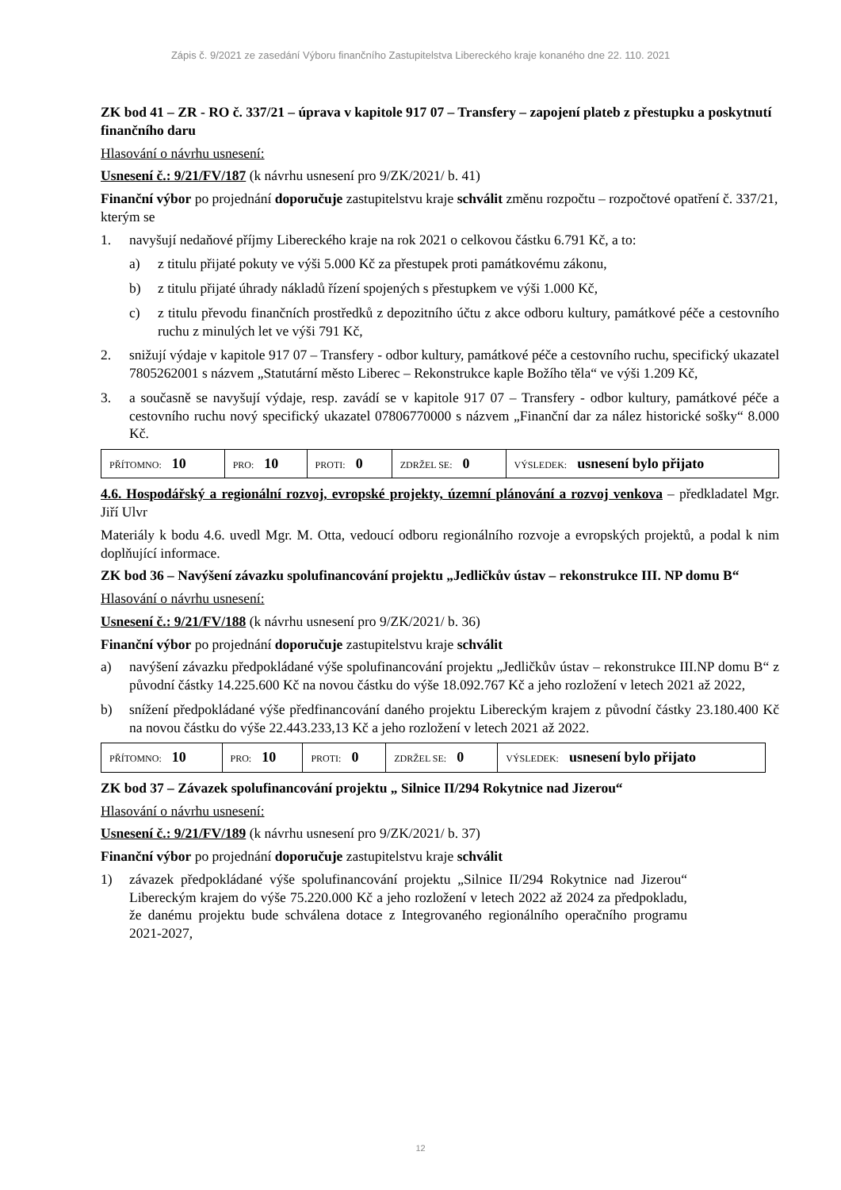Zápis č. 9/2021 ze zasedání Výboru finančního Zastupitelstva Libereckého kraje konaného dne 22. 110. 2021
ZK bod 41 – ZR - RO č. 337/21 – úprava v kapitole 917 07 – Transfery – zapojení plateb z přestupku a poskytnutí finančního daru
Hlasování o návrhu usnesení:
Usnesení č.: 9/21/FV/187 (k návrhu usnesení pro 9/ZK/2021/ b. 41)
Finanční výbor po projednání doporučuje zastupitelstvu kraje schválit změnu rozpočtu – rozpočtové opatření č. 337/21, kterým se
1. navyšují nedaňové příjmy Libereckého kraje na rok 2021 o celkovou částku 6.791 Kč, a to:
a) z titulu přijaté pokuty ve výši 5.000 Kč za přestupek proti památkovému zákonu,
b) z titulu přijaté úhrady nákladů řízení spojených s přestupkem ve výši 1.000 Kč,
c) z titulu převodu finančních prostředků z depozitního účtu z akce odboru kultury, památkové péče a cestovního ruchu z minulých let ve výši 791 Kč,
2. snižují výdaje v kapitole 917 07 – Transfery - odbor kultury, památkové péče a cestovního ruchu, specifický ukazatel 7805262001 s názvem „Statutární město Liberec – Rekonstrukce kaple Božího těla“ ve výši 1.209 Kč,
3. a současně se navyšují výdaje, resp. zavádí se v kapitole 917 07 – Transfery - odbor kultury, památkové péče a cestovního ruchu nový specifický ukazatel 07806770000 s názvem „Finanční dar za nález historické sošky“ 8.000 Kč.
| PŘÍTOMNO: 10 | PRO: 10 | PROTI: 0 | ZDRŽEL SE: 0 | VÝSLEDEK: usnesení bylo přijato |
4.6. Hospodářský a regionální rozvoj, evropské projekty, územní plánování a rozvoj venkova – předkladatel Mgr. Jiří Ulvr
Materiály k bodu 4.6. uvedl Mgr. M. Otta, vedoucí odboru regionálního rozvoje a evropských projektů, a podal k nim doplňující informace.
ZK bod 36 – Navýšení závazku spolufinancování projektu „Jedličkův ústav – rekonstrukce III. NP domu B“
Hlasování o návrhu usnesení:
Usnesení č.: 9/21/FV/188 (k návrhu usnesení pro 9/ZK/2021/ b. 36)
Finanční výbor po projednání doporučuje zastupitelstvu kraje schválit
a) navýšení závazku předpokládané výše spolufinancování projektu „Jedličkův ústav – rekonstrukce III.NP domu B“ z původní částky 14.225.600 Kč na novou částku do výše 18.092.767 Kč a jeho rozložení v letech 2021 až 2022,
b) snížení předpokládané výše předfinancování daného projektu Libereckým krajem z původní částky 23.180.400 Kč na novou částku do výše 22.443.233,13 Kč a jeho rozložení v letech 2021 až 2022.
| PŘÍTOMNO: 10 | PRO: 10 | PROTI: 0 | ZDRŽEL SE: 0 | VÝSLEDEK: usnesení bylo přijato |
ZK bod 37 – Závazek spolufinancování projektu „ Silnice II/294 Rokytnice nad Jizerou“
Hlasování o návrhu usnesení:
Usnesení č.: 9/21/FV/189 (k návrhu usnesení pro 9/ZK/2021/ b. 37)
Finanční výbor po projednání doporučuje zastupitelstvu kraje schválit
1) závazek předpokládané výše spolufinancování projektu „Silnice II/294 Rokytnice nad Jizerou“ Libereckým krajem do výše 75.220.000 Kč a jeho rozložení v letech 2022 až 2024 za předpokladu, že danému projektu bude schválena dotace z Integrovaného regionálního operačního programu 2021-2027,
12